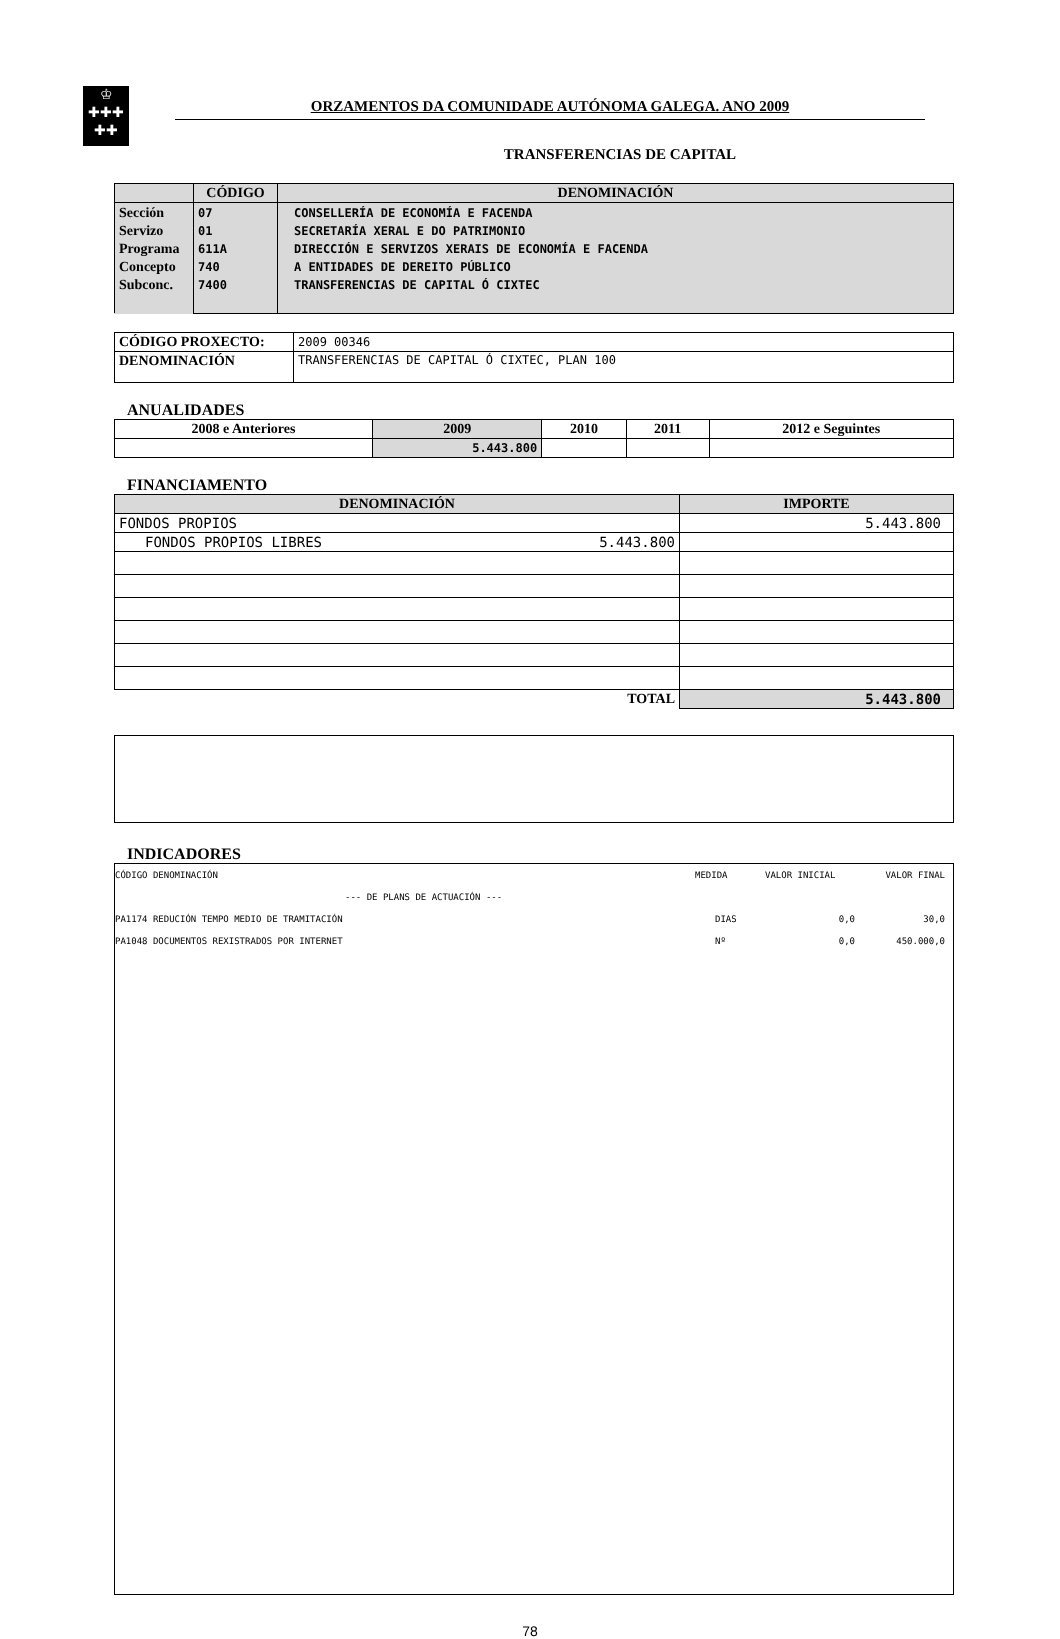♔
✚✚✚
✚✚
ORZAMENTOS DA COMUNIDADE AUTÓNOMA GALEGA. ANO 2009
TRANSFERENCIAS DE CAPITAL
| | CÓDIGO | DENOMINACIÓN |
| --- | --- | --- |
| Sección Servizo Programa Concepto Subconc. | 07 01 611A 740 7400 | CONSELLERÍA DE ECONOMÍA E FACENDA SECRETARÍA XERAL E DO PATRIMONIO DIRECCIÓN E SERVIZOS XERAIS DE ECONOMÍA E FACENDA A ENTIDADES DE DEREITO PÚBLICO TRANSFERENCIAS DE CAPITAL Ó CIXTEC |
| CÓDIGO PROXECTO: | 2009 00346 |
| DENOMINACIÓN | TRANSFERENCIAS DE CAPITAL Ó CIXTEC, PLAN 100 |
ANUALIDADES
| 2008 e Anteriores | 2009 | 2010 | 2011 | 2012 e Seguintes |
| --- | --- | --- | --- | --- |
| | 5.443.800 | | | |
FINANCIAMENTO
| DENOMINACIÓN | IMPORTE |
| --- | --- |
| FONDOS PROPIOS | 5.443.800 |
| FONDOS PROPIOS LIBRES 5.443.800 | |
| TOTAL | 5.443.800 |
INDICADORES
CÓDIGO DENOMINACIÓN MEDIDA VALOR INICIAL VALOR FINAL
--- DE PLANS DE ACTUACIÓN ---
PA1174 REDUCIÓN TEMPO MEDIO DE TRAMITACIÓN DIAS 0,0 30,0
PA1048 DOCUMENTOS REXISTRADOS POR INTERNET Nº 0,0 450.000,0
78